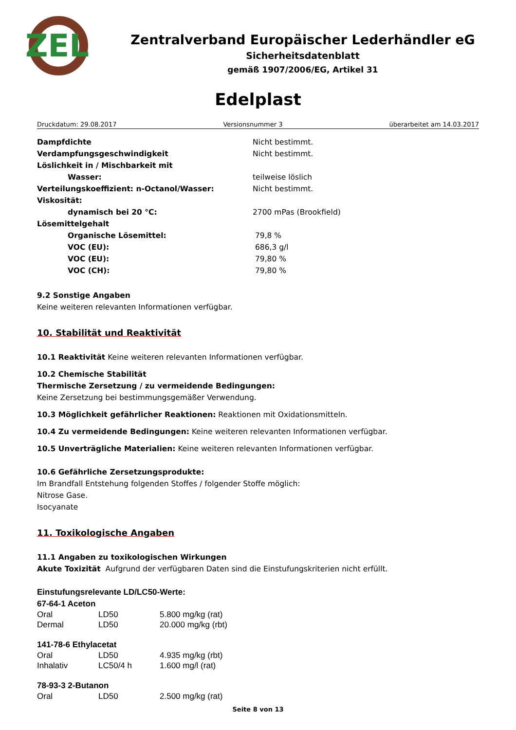ZEL
Zentralverband Europäischer Lederhändler eG
Sicherheitsdatenblatt
gemäß 1907/2006/EG, Artikel 31
Edelplast
Druckdatum: 29.08.2017 Versionsnummer 3 überarbeitet am 14.03.2017
| Dampfdichte | Nicht bestimmt. |
| Verdampfungsgeschwindigkeit | Nicht bestimmt. |
| Löslichkeit in / Mischbarkeit mit | |
| Wasser: | teilweise löslich |
| Verteilungskoeffizient: n-Octanol/Wasser: | Nicht bestimmt. |
| Viskosität: | |
| dynamisch bei 20 °C: | 2700 mPas (Brookfield) |
| Lösemittelgehalt | |
| Organische Lösemittel: | 79,8 % |
| VOC (EU): | 686,3 g/l |
| VOC (EU): | 79,80 % |
| VOC (CH): | 79,80 % |
9.2 Sonstige Angaben
Keine weiteren relevanten Informationen verfügbar.
10. Stabilität und Reaktivität
10.1 Reaktivität Keine weiteren relevanten Informationen verfügbar.
10.2 Chemische Stabilität
Thermische Zersetzung / zu vermeidende Bedingungen:
Keine Zersetzung bei bestimmungsgemäßer Verwendung.
10.3 Möglichkeit gefährlicher Reaktionen: Reaktionen mit Oxidationsmitteln.
10.4 Zu vermeidende Bedingungen: Keine weiteren relevanten Informationen verfügbar.
10.5 Unverträgliche Materialien: Keine weiteren relevanten Informationen verfügbar.
10.6 Gefährliche Zersetzungsprodukte:
Im Brandfall Entstehung folgenden Stoffes / folgender Stoffe möglich:
Nitrose Gase.
Isocyanate
11. Toxikologische Angaben
11.1 Angaben zu toxikologischen Wirkungen
Akute Toxizität Aufgrund der verfügbaren Daten sind die Einstufungskriterien nicht erfüllt.
Einstufungsrelevante LD/LC50-Werte:
67-64-1 Aceton
| Oral | LD50 | 5.800 mg/kg (rat) |
| Dermal | LD50 | 20.000 mg/kg (rbt) |
141-78-6 Ethylacetat
| Oral | LD50 | 4.935 mg/kg (rbt) |
| Inhalativ | LC50/4 h | 1.600 mg/l (rat) |
78-93-3 2-Butanon
| Oral | LD50 | 2.500 mg/kg (rat) |
Seite 8 von 13